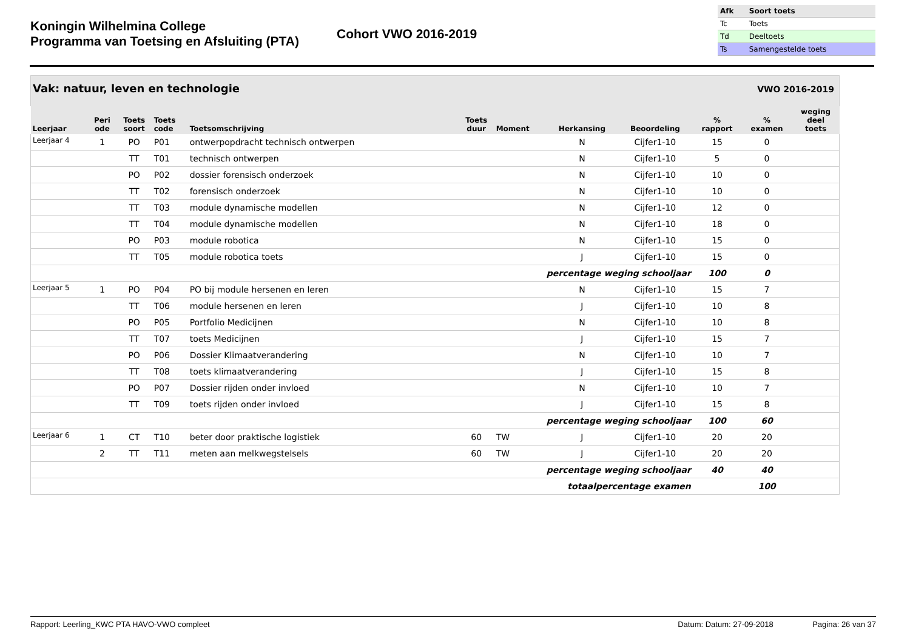Koningin Wilhelmina College
Programma van Toetsing en Afsluiting (PTA)
Cohort VWO 2016-2019
| Afk | Soort toets |
| --- | --- |
| Tc | Toets |
| Td | Deeltoets |
| Ts | Samengestelde toets |
Vak: natuur, leven en technologie
VWO 2016-2019
| Leerjaar | Peri ode | Toets soort | Toets code | Toetsomschrijving | Toets duur | Moment | Herkansing | Beoordeling | % rapport | % examen | weging deel toets |
| --- | --- | --- | --- | --- | --- | --- | --- | --- | --- | --- | --- |
| Leerjaar 4 | 1 | PO | P01 | ontwerpopdracht technisch ontwerpen | | | N | Cijfer1-10 | 15 | 0 | |
| | | TT | T01 | technisch ontwerpen | | | N | Cijfer1-10 | 5 | 0 | |
| | | PO | P02 | dossier forensisch onderzoek | | | N | Cijfer1-10 | 10 | 0 | |
| | | TT | T02 | forensisch onderzoek | | | N | Cijfer1-10 | 10 | 0 | |
| | | TT | T03 | module dynamische modellen | | | N | Cijfer1-10 | 12 | 0 | |
| | | TT | T04 | module dynamische modellen | | | N | Cijfer1-10 | 18 | 0 | |
| | | PO | P03 | module robotica | | | N | Cijfer1-10 | 15 | 0 | |
| | | TT | T05 | module robotica toets | | | J | Cijfer1-10 | 15 | 0 | |
| | percentage weging schooljaar | | | | | | | | 100 | 0 | |
| Leerjaar 5 | 1 | PO | P04 | PO bij module hersenen en leren | | | N | Cijfer1-10 | 15 | 7 | |
| | | TT | T06 | module hersenen en leren | | | J | Cijfer1-10 | 10 | 8 | |
| | | PO | P05 | Portfolio Medicijnen | | | N | Cijfer1-10 | 10 | 8 | |
| | | TT | T07 | toets Medicijnen | | | J | Cijfer1-10 | 15 | 7 | |
| | | PO | P06 | Dossier Klimaatverandering | | | N | Cijfer1-10 | 10 | 7 | |
| | | TT | T08 | toets klimaatverandering | | | J | Cijfer1-10 | 15 | 8 | |
| | | PO | P07 | Dossier rijden onder invloed | | | N | Cijfer1-10 | 10 | 7 | |
| | | TT | T09 | toets rijden onder invloed | | | J | Cijfer1-10 | 15 | 8 | |
| | percentage weging schooljaar | | | | | | | | 100 | 60 | |
| Leerjaar 6 | 1 | CT | T10 | beter door praktische logistiek | 60 | TW | J | Cijfer1-10 | 20 | 20 | |
| | 2 | TT | T11 | meten aan melkwegstelsels | 60 | TW | J | Cijfer1-10 | 20 | 20 | |
| | percentage weging schooljaar | | | | | | | | 40 | 40 | |
| | totaalpercentage examen | | | | | | | | | 100 | |
Rapport: Leerling_KWC PTA HAVO-VWO compleet Datum: Datum: 27-09-2018 Pagina: 26 van 37